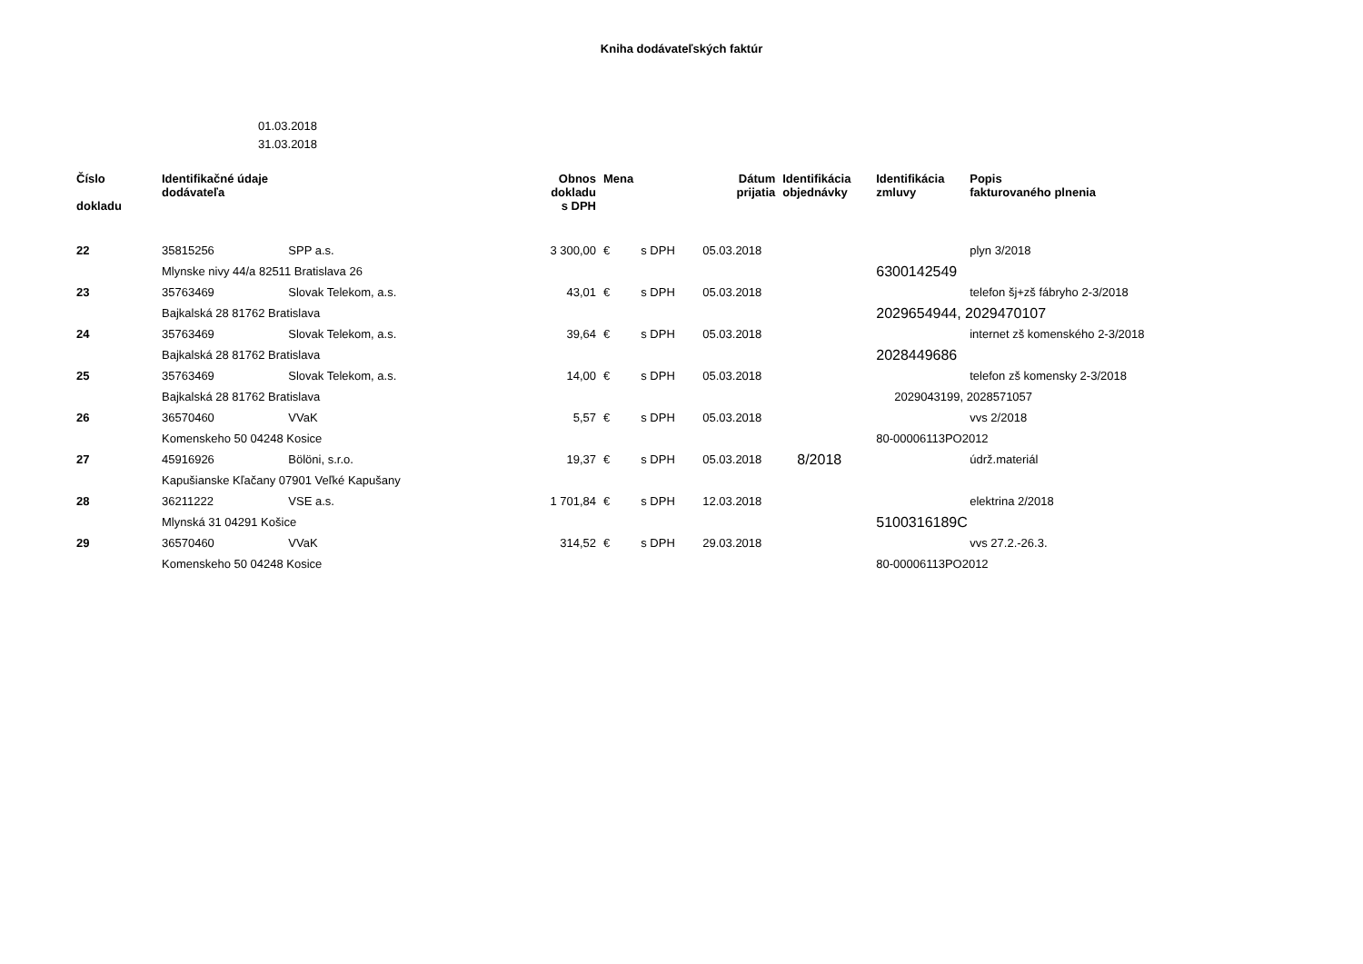Kniha dodávateľských faktúr
01.03.2018
31.03.2018
| Číslo dokladu | Identifikačné údaje dodávateľa | | Obnos dokladu s DPH | Mena | | Dátum prijatia | Identifikácia objednávky | Identifikácia zmluvy | Popis fakturovaného plnenia |
| --- | --- | --- | --- | --- | --- | --- | --- | --- | --- |
| 22 | 35815256 | SPP a.s. | 3 300,00 | € | s DPH | 05.03.2018 | | | plyn 3/2018 |
| | Mlynske nivy 44/a 82511 Bratislava 26 | | | | | | | 6300142549 | |
| 23 | 35763469 | Slovak Telekom, a.s. | 43,01 | € | s DPH | 05.03.2018 | | | telefon šj+zš fábryho 2-3/2018 |
| | Bajkalská 28 81762 Bratislava | | | | | | | 2029654944, 2029470107 | |
| 24 | 35763469 | Slovak Telekom, a.s. | 39,64 | € | s DPH | 05.03.2018 | | | internet zš komenského 2-3/2018 |
| | Bajkalská 28 81762 Bratislava | | | | | | | 2028449686 | |
| 25 | 35763469 | Slovak Telekom, a.s. | 14,00 | € | s DPH | 05.03.2018 | | | telefon zš komensky 2-3/2018 |
| | Bajkalská 28 81762 Bratislava | | | | | | | 2029043199, 2028571057 | |
| 26 | 36570460 | VVaK | 5,57 | € | s DPH | 05.03.2018 | | | vvs 2/2018 |
| | Komenskeho 50 04248 Kosice | | | | | | | 80-00006113PO2012 | |
| 27 | 45916926 | Bölöni, s.r.o. | 19,37 | € | s DPH | 05.03.2018 | 8/2018 | | údrž.materiál |
| | Kapušianske Kľačany 07901 Veľké Kapušany | | | | | | | | |
| 28 | 36211222 | VSE a.s. | 1 701,84 | € | s DPH | 12.03.2018 | | | elektrina 2/2018 |
| | Mlynská 31 04291 Košice | | | | | | | 5100316189C | |
| 29 | 36570460 | VVaK | 314,52 | € | s DPH | 29.03.2018 | | | vvs 27.2.-26.3. |
| | Komenskeho 50 04248 Kosice | | | | | | | 80-00006113PO2012 | |